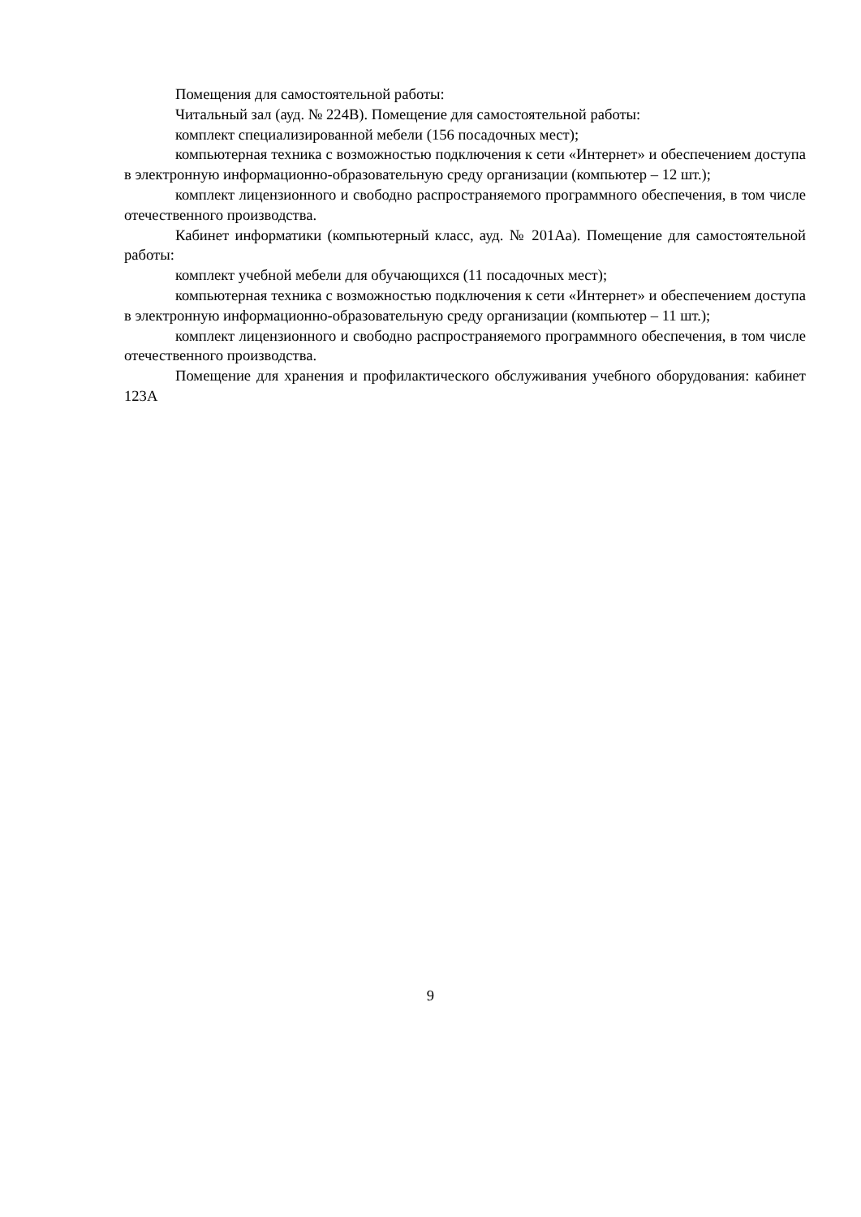Помещения для самостоятельной работы:
Читальный зал (ауд. № 224В). Помещение для самостоятельной работы:
комплект специализированной мебели (156 посадочных мест);
компьютерная техника с возможностью подключения к сети «Интернет» и обеспечением доступа в электронную информационно-образовательную среду организации (компьютер – 12 шт.);
комплект лицензионного и свободно распространяемого программного обеспечения, в том числе отечественного производства.
Кабинет информатики (компьютерный класс, ауд. № 201Аа). Помещение для самостоятельной работы:
комплект учебной мебели для обучающихся (11 посадочных мест);
компьютерная техника с возможностью подключения к сети «Интернет» и обеспечением доступа в электронную информационно-образовательную среду организации (компьютер – 11 шт.);
комплект лицензионного и свободно распространяемого программного обеспечения, в том числе отечественного производства.
Помещение для хранения и профилактического обслуживания учебного оборудования: кабинет 123А
9